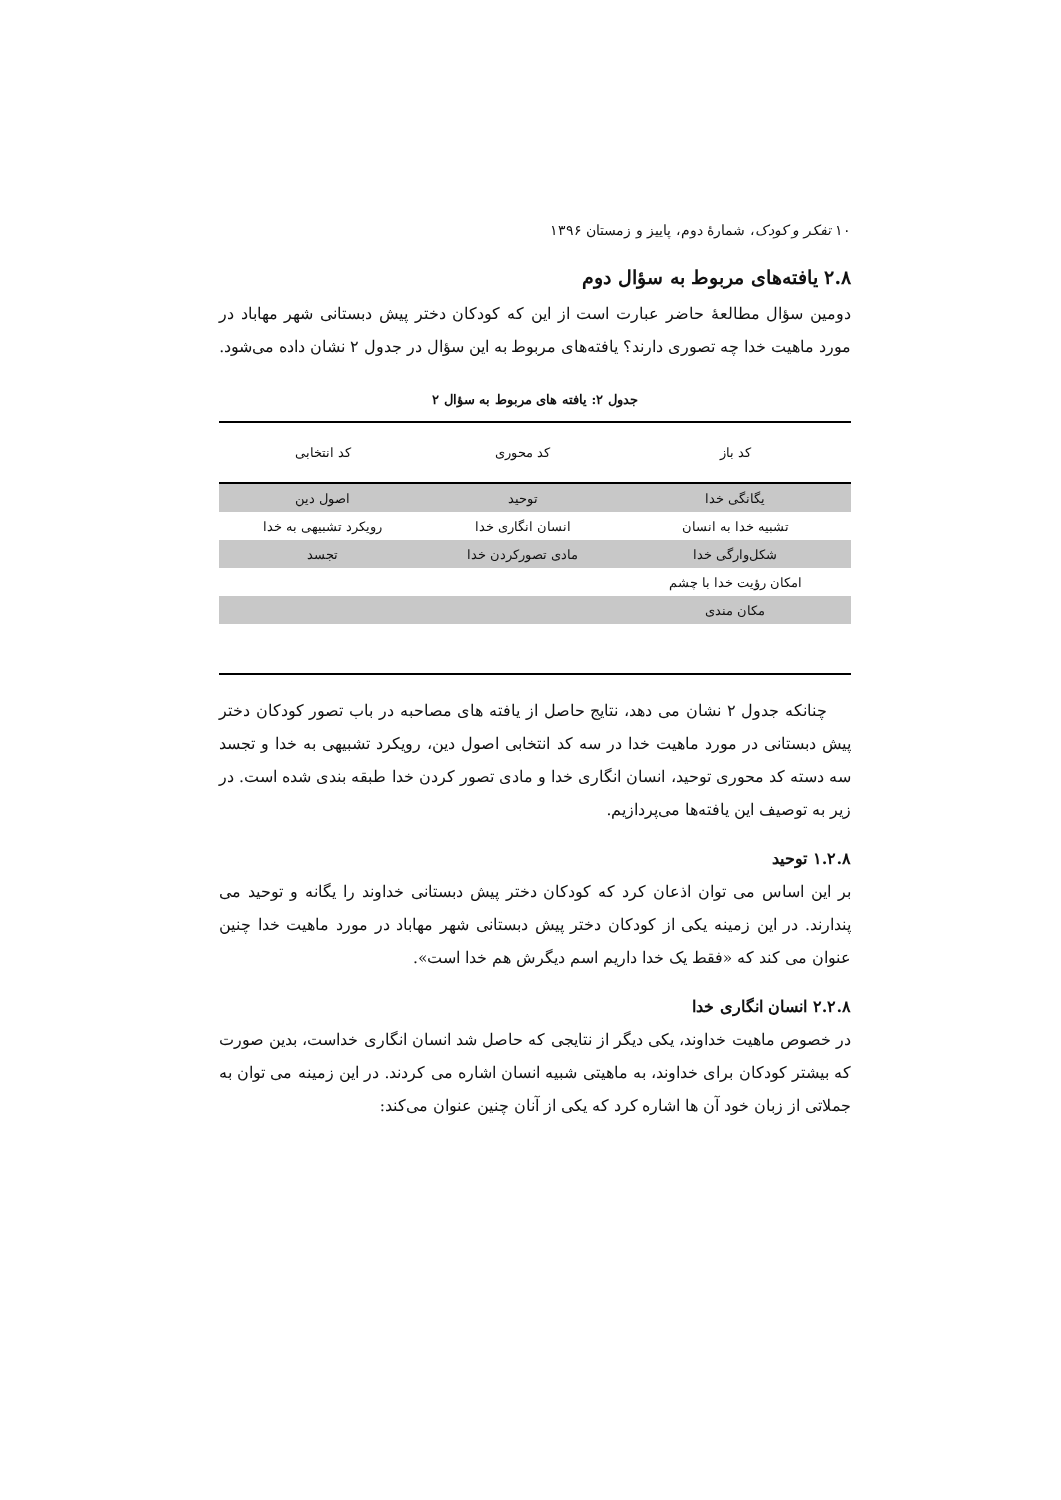۱۰ تفکر و کودک، شمارهٔ دوم، پاییز و زمستان ۱۳۹۶
۲.۸ یافته‌های مربوط به سؤال دوم
دومین سؤال مطالعهٔ حاضر عبارت است از این که کودکان دختر پیش دبستانی شهر مهاباد در مورد ماهیت خدا چه تصوری دارند؟ یافته‌های مربوط به این سؤال در جدول ۲ نشان داده می‌شود.
جدول ۲: یافته های مربوط به سؤال ۲
| کد باز | کد محوری | کد انتخابی |
| --- | --- | --- |
| یگانگی خدا | توحید | اصول دین |
| تشبیه خدا به انسان | انسان انگاری خدا | رویکرد تشبیهی به خدا |
| شکل‌وارگی خدا | مادی تصورکردن خدا | تجسد |
| امکان رؤیت خدا با چشم | | |
| مکان مندی | | |
چنانکه جدول ۲ نشان می دهد، نتایج حاصل از یافته های مصاحبه در باب تصور کودکان دختر پیش دبستانی در مورد ماهیت خدا در سه کد انتخابی اصول دین، رویکرد تشبیهی به خدا و تجسد سه دسته کد محوری توحید، انسان انگاری خدا و مادی تصور کردن خدا طبقه بندی شده است. در زیر به توصیف این یافته‌ها می‌پردازیم.
۱.۲.۸ توحید
بر این اساس می توان اذعان کرد که کودکان دختر پیش دبستانی خداوند را یگانه و توحید می پندارند. در این زمینه یکی از کودکان دختر پیش دبستانی شهر مهاباد در مورد ماهیت خدا چنین عنوان می کند که «فقط یک خدا داریم اسم دیگرش هم خدا است».
۲.۲.۸ انسان انگاری خدا
در خصوص ماهیت خداوند، یکی دیگر از نتایجی که حاصل شد انسان انگاری خداست، بدین صورت که بیشتر کودکان برای خداوند، به ماهیتی شبیه انسان اشاره می کردند. در این زمینه می توان به جملاتی از زبان خود آن ها اشاره کرد که یکی از آنان چنین عنوان می‌کند: